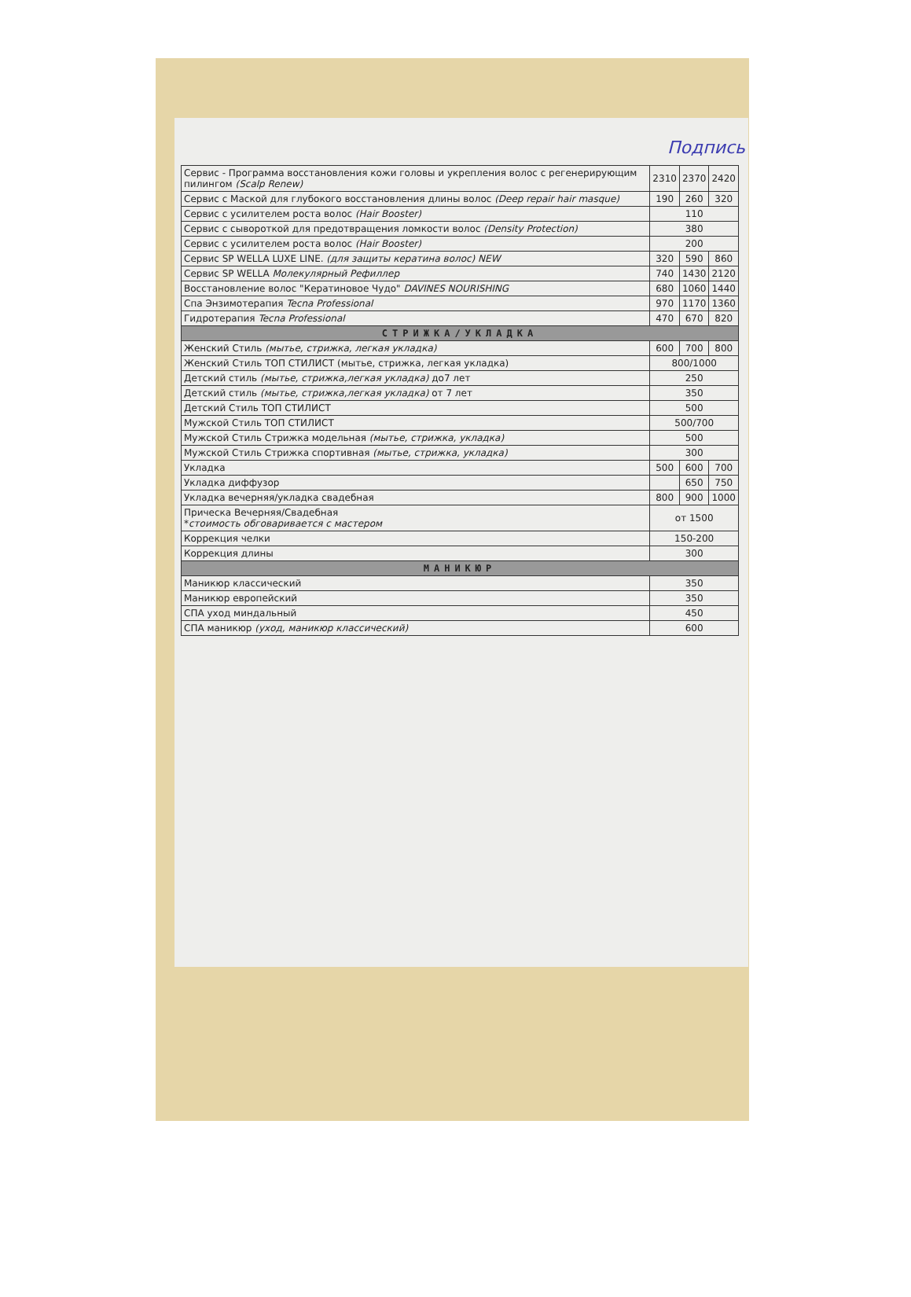Подпись
| Сервис - Программа восстановления кожи головы и укрепления волос с регенерирующим пилингом (Scalp Renew) | 2310 | 2370 | 2420 |
| Сервис с Маской для глубокого восстановления длины волос (Deep repair hair masque) | 190 | 260 | 320 |
| Сервис с усилителем роста волос (Hair Booster) | 110 | | |
| Сервис с сывороткой для предотвращения ломкости волос (Density Protection) | 380 | | |
| Сервис с усилителем роста волос (Hair Booster) | 200 | | |
| Сервис SP WELLA LUXE LINE. (для защиты кератина волос) NEW | 320 | 590 | 860 |
| Сервис SP WELLA Молекулярный Рефиллер | 740 | 1430 | 2120 |
| Восстановление волос "Кератиновое Чудо" DAVINES NOURISHING | 680 | 1060 | 1440 |
| Спа Энзимотерапия Tecna Professional | 970 | 1170 | 1360 |
| Гидротерапия Tecna Professional | 470 | 670 | 820 |
| СТРИЖКА/УКЛАДКА | | | |
| Женский Стиль (мытье, стрижка, легкая укладка) | 600 | 700 | 800 |
| Женский Стиль ТОП СТИЛИСТ (мытье, стрижка, легкая укладка) | 800/1000 | | |
| Детский стиль (мытье, стрижка,легкая укладка) до7 лет | 250 | | |
| Детский стиль (мытье, стрижка,легкая укладка) от 7 лет | 350 | | |
| Детский Стиль ТОП СТИЛИСТ | 500 | | |
| Мужской Стиль ТОП СТИЛИСТ | 500/700 | | |
| Мужской Стиль Стрижка модельная (мытье, стрижка, укладка) | 500 | | |
| Мужской Стиль Стрижка спортивная (мытье, стрижка, укладка) | 300 | | |
| Укладка | 500 | 600 | 700 |
| Укладка диффузор | | 650 | 750 |
| Укладка вечерняя/укладка свадебная | 800 | 900 | 1000 |
| Прическа Вечерняя/Свадебная * стоимость обговаривается с мастером | от 1500 | | |
| Коррекция челки | 150-200 | | |
| Коррекция длины | 300 | | |
| МАНИКЮР | | | |
| Маникюр классический | 350 | | |
| Маникюр европейский | 350 | | |
| СПА уход миндальный | 450 | | |
| СПА маникюр (уход, маникюр классический) | 600 | | |